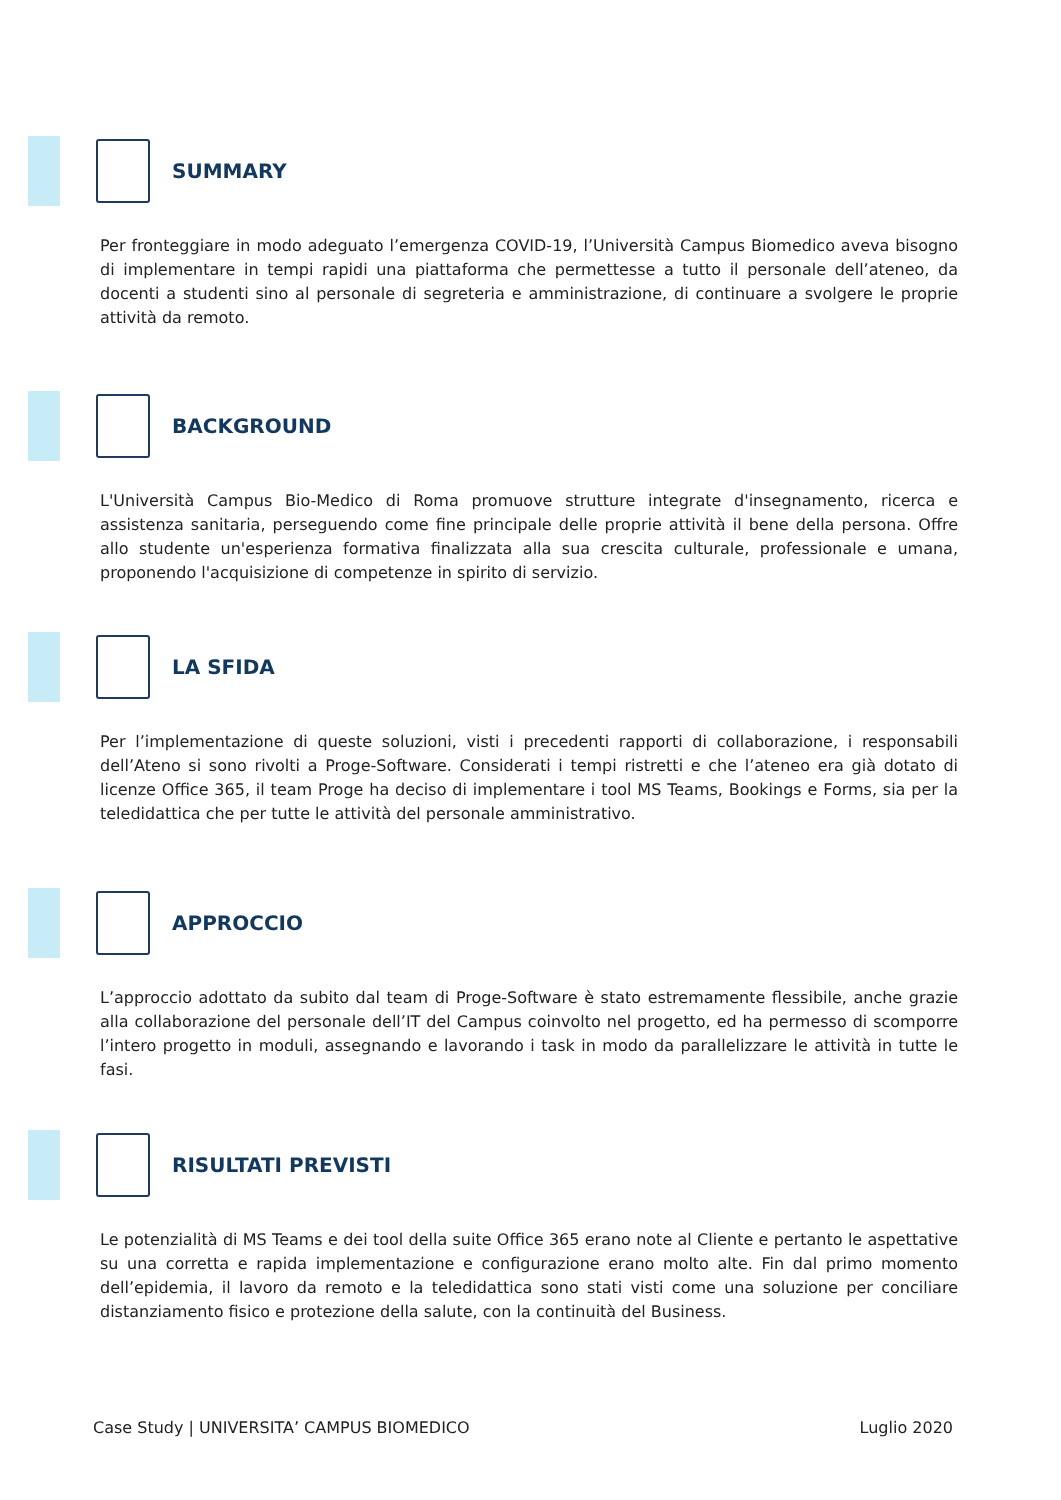SUMMARY
Per fronteggiare in modo adeguato l’emergenza COVID-19, l’Università Campus Biomedico aveva bisogno di implementare in tempi rapidi una piattaforma che permettesse a tutto il personale dell’ateneo, da docenti a studenti sino al personale di segreteria e amministrazione, di continuare a svolgere le proprie attività da remoto.
BACKGROUND
L'Università Campus Bio-Medico di Roma promuove strutture integrate d'insegnamento, ricerca e assistenza sanitaria, perseguendo come fine principale delle proprie attività il bene della persona. Offre allo studente un'esperienza formativa finalizzata alla sua crescita culturale, professionale e umana, proponendo l'acquisizione di competenze in spirito di servizio.
LA SFIDA
Per l’implementazione di queste soluzioni, visti i precedenti rapporti di collaborazione, i responsabili dell’Ateno si sono rivolti a Proge-Software. Considerati i tempi ristretti e che l’ateneo era già dotato di licenze Office 365, il team Proge ha deciso di implementare i tool MS Teams, Bookings e Forms, sia per la teledidattica che per tutte le attività del personale amministrativo.
APPROCCIO
L’approccio adottato da subito dal team di Proge-Software è stato estremamente flessibile, anche grazie alla collaborazione del personale dell’IT del Campus coinvolto nel progetto, ed ha permesso di scomporre l’intero progetto in moduli, assegnando e lavorando i task in modo da parallelizzare le attività in tutte le fasi.
RISULTATI PREVISTI
Le potenzialità di MS Teams e dei tool della suite Office 365 erano note al Cliente e pertanto le aspettative su una corretta e rapida implementazione e configurazione erano molto alte. Fin dal primo momento dell’epidemia, il lavoro da remoto e la teledidattica sono stati visti come una soluzione per conciliare distanziamento fisico e protezione della salute, con la continuità del Business.
Case Study | UNIVERSITA’ CAMPUS BIOMEDICO Luglio 2020